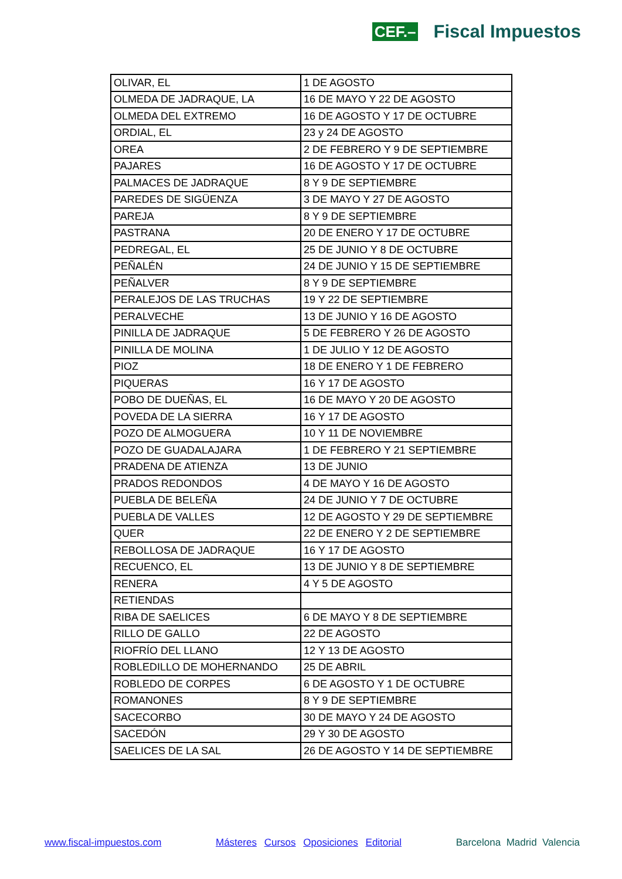CEF.– Fiscal Impuestos
| OLIVAR, EL | 1 DE AGOSTO |
| OLMEDA DE JADRAQUE, LA | 16 DE MAYO Y 22 DE AGOSTO |
| OLMEDA DEL EXTREMO | 16 DE AGOSTO Y 17 DE OCTUBRE |
| ORDIAL, EL | 23 y 24 DE AGOSTO |
| OREA | 2 DE FEBRERO Y 9 DE SEPTIEMBRE |
| PAJARES | 16 DE AGOSTO Y 17 DE OCTUBRE |
| PALMACES DE JADRAQUE | 8 Y 9 DE SEPTIEMBRE |
| PAREDES DE SIGÜENZA | 3 DE MAYO Y 27 DE AGOSTO |
| PAREJA | 8 Y 9 DE SEPTIEMBRE |
| PASTRANA | 20 DE ENERO Y 17 DE OCTUBRE |
| PEDREGAL, EL | 25 DE JUNIO Y 8 DE OCTUBRE |
| PEÑALÉN | 24 DE JUNIO Y 15 DE SEPTIEMBRE |
| PEÑALVER | 8 Y 9 DE SEPTIEMBRE |
| PERALEJOS DE LAS TRUCHAS | 19 Y 22 DE SEPTIEMBRE |
| PERALVECHE | 13 DE JUNIO Y 16 DE AGOSTO |
| PINILLA DE JADRAQUE | 5 DE FEBRERO Y 26 DE AGOSTO |
| PINILLA DE MOLINA | 1 DE JULIO Y 12 DE AGOSTO |
| PIOZ | 18 DE ENERO Y 1 DE FEBRERO |
| PIQUERAS | 16 Y 17 DE AGOSTO |
| POBO DE DUEÑAS, EL | 16 DE MAYO Y 20 DE AGOSTO |
| POVEDA DE LA SIERRA | 16 Y 17 DE AGOSTO |
| POZO DE ALMOGUERA | 10 Y 11 DE NOVIEMBRE |
| POZO DE GUADALAJARA | 1 DE FEBRERO Y 21 SEPTIEMBRE |
| PRADENA DE ATIENZA | 13 DE JUNIO |
| PRADOS REDONDOS | 4 DE MAYO Y 16 DE AGOSTO |
| PUEBLA DE BELEÑA | 24 DE JUNIO Y 7 DE OCTUBRE |
| PUEBLA DE VALLES | 12 DE AGOSTO Y 29 DE SEPTIEMBRE |
| QUER | 22 DE ENERO Y 2 DE SEPTIEMBRE |
| REBOLLOSA DE JADRAQUE | 16 Y 17 DE AGOSTO |
| RECUENCO, EL | 13 DE JUNIO Y 8 DE SEPTIEMBRE |
| RENERA | 4 Y 5 DE AGOSTO |
| RETIENDAS | |
| RIBA DE SAELICES | 6 DE MAYO Y 8 DE SEPTIEMBRE |
| RILLO DE GALLO | 22 DE AGOSTO |
| RIOFRÍO DEL LLANO | 12 Y 13 DE AGOSTO |
| ROBLEDILLO DE MOHERNANDO | 25 DE ABRIL |
| ROBLEDO DE CORPES | 6 DE AGOSTO Y 1 DE OCTUBRE |
| ROMANONES | 8 Y 9 DE SEPTIEMBRE |
| SACECORBO | 30 DE MAYO Y 24 DE AGOSTO |
| SACEDÓN | 29 Y 30 DE AGOSTO |
| SAELICES DE LA SAL | 26 DE AGOSTO Y 14 DE SEPTIEMBRE |
www.fiscal-impuestos.com Másteres Cursos Oposiciones Editorial Barcelona Madrid Valencia